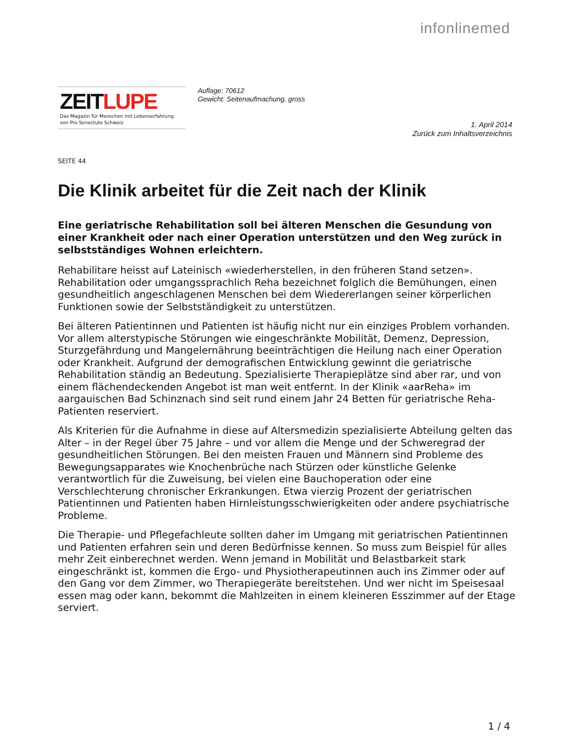infonlinemed
ZEITLUPE
Das Magazin für Menschen mit Lebenserfahrung
von Pro Senectute Schweiz
Auflage: 70612
Gewicht: Seitenaufmachung, gross
1. April 2014
Zurück zum Inhaltsverzeichnis
SEITE 44
Die Klinik arbeitet für die Zeit nach der Klinik
Eine geriatrische Rehabilitation soll bei älteren Menschen die Gesundung von einer Krankheit oder nach einer Operation unterstützen und den Weg zurück in selbstständiges Wohnen erleichtern.
Rehabilitare heisst auf Lateinisch «wiederherstellen, in den früheren Stand setzen». Rehabilitation oder umgangssprachlich Reha bezeichnet folglich die Bemühungen, einen gesundheitlich angeschlagenen Menschen bei dem Wiedererlangen seiner körperlichen Funktionen sowie der Selbstständigkeit zu unterstützen.
Bei älteren Patientinnen und Patienten ist häufig nicht nur ein einziges Problem vorhanden. Vor allem alterstypische Störungen wie eingeschränkte Mobilität, Demenz, Depression, Sturzgefährdung und Mangelernährung beeinträchtigen die Heilung nach einer Operation oder Krankheit. Aufgrund der demografischen Entwicklung gewinnt die geriatrische Rehabilitation ständig an Bedeutung. Spezialisierte Therapieplätze sind aber rar, und von einem flächendeckenden Angebot ist man weit entfernt. In der Klinik «aarReha» im aargauischen Bad Schinznach sind seit rund einem Jahr 24 Betten für geriatrische Reha-Patienten reserviert.
Als Kriterien für die Aufnahme in diese auf Altersmedizin spezialisierte Abteilung gelten das Alter – in der Regel über 75 Jahre – und vor allem die Menge und der Schweregrad der gesundheitlichen Störungen. Bei den meisten Frauen und Männern sind Probleme des Bewegungsapparates wie Knochenbrüche nach Stürzen oder künstliche Gelenke verantwortlich für die Zuweisung, bei vielen eine Bauchoperation oder eine Verschlechterung chronischer Erkrankungen. Etwa vierzig Prozent der geriatrischen Patientinnen und Patienten haben Hirnleistungsschwierigkeiten oder andere psychiatrische Probleme.
Die Therapie- und Pflegefachleute sollten daher im Umgang mit geriatrischen Patientinnen und Patienten erfahren sein und deren Bedürfnisse kennen. So muss zum Beispiel für alles mehr Zeit einberechnet werden. Wenn jemand in Mobilität und Belastbarkeit stark eingeschränkt ist, kommen die Ergo- und Physiotherapeutinnen auch ins Zimmer oder auf den Gang vor dem Zimmer, wo Therapiegeräte bereitstehen. Und wer nicht im Speisesaal essen mag oder kann, bekommt die Mahlzeiten in einem kleineren Esszimmer auf der Etage serviert.
1 / 4